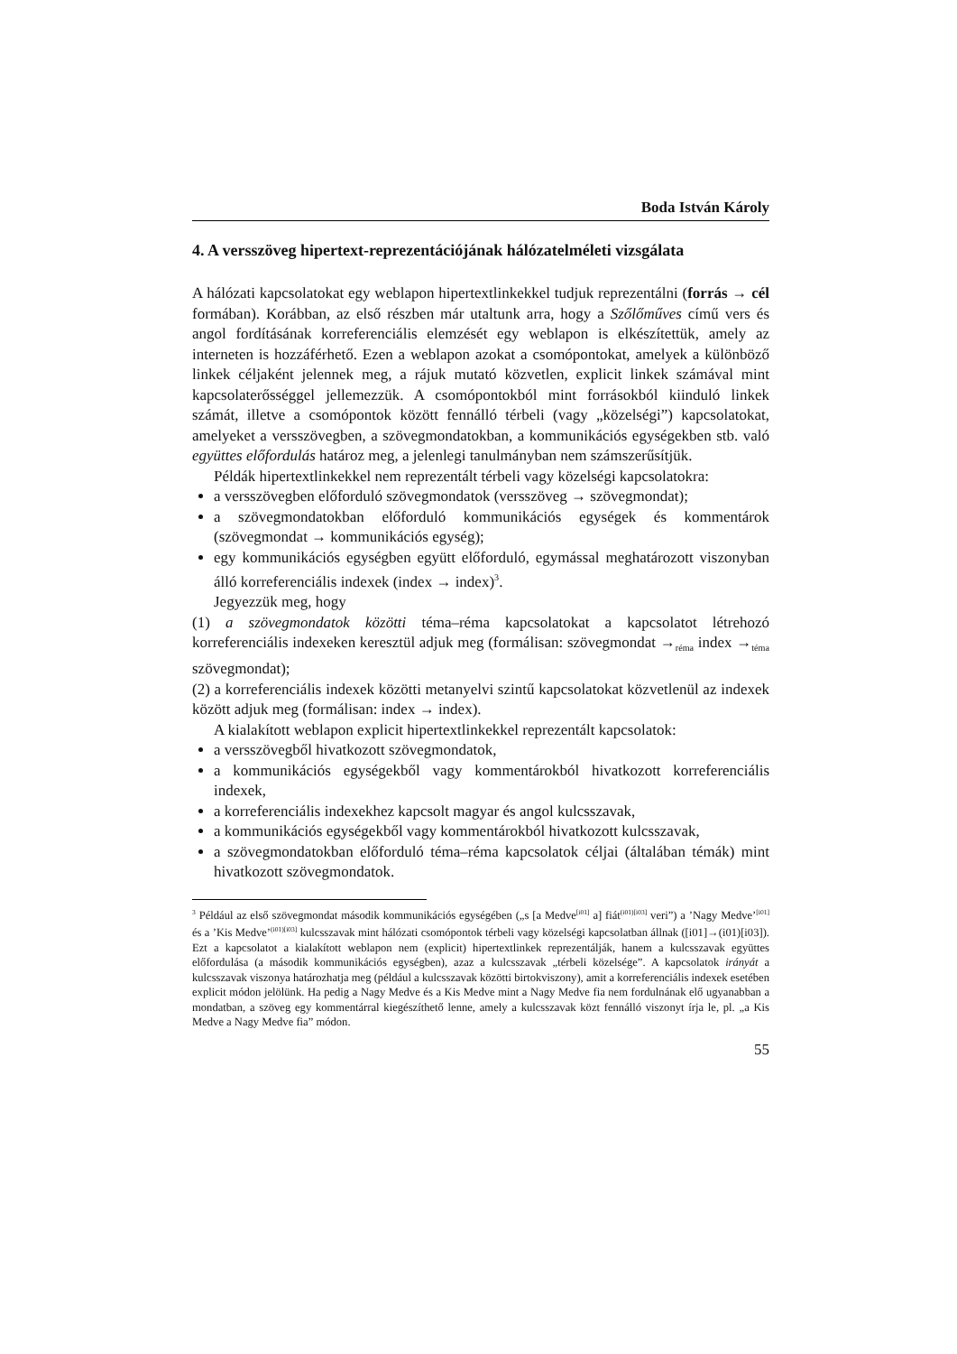Boda István Károly
4. A versszöveg hipertext-reprezentációjának hálózatelméleti vizsgálata
A hálózati kapcsolatokat egy weblapon hipertextlinkekkel tudjuk reprezentálni (forrás → cél formában). Korábban, az első részben már utaltunk arra, hogy a Szőlőműves című vers és angol fordításának korreferenciális elemzését egy weblapon is elkészítettük, amely az interneten is hozzáférhető. Ezen a weblapon azokat a csomópontokat, amelyek a különböző linkek céljaként jelennek meg, a rájuk mutató közvetlen, explicit linkek számával mint kapcsolaterősséggel jellemezzük. A csomópontokból mint forrásokból kiinduló linkek számát, illetve a csomópontok között fennálló térbeli (vagy „közelségi”) kapcsolatokat, amelyeket a versszövegben, a szövegmondatokban, a kommunikációs egységekben stb. való együttes előfordulás határoz meg, a jelenlegi tanulmányban nem számszerűsítjük.
Példák hipertextlinkekkel nem reprezentált térbeli vagy közelségi kapcsolatokra:
a versszövegben előforduló szövegmondatok (versszöveg → szövegmondat);
a szövegmondatokban előforduló kommunikációs egységek és kommentárok (szövegmondat → kommunikációs egység);
egy kommunikációs egységben együtt előforduló, egymással meghatározott viszonyban álló korreferenciális indexek (index → index)<sup>3</sup>.
Jegyezzük meg, hogy
(1) a szövegmondatok közötti téma–réma kapcsolatokat a kapcsolatot létrehozó korreferenciális indexeken keresztül adjuk meg (formálisan: szövegmondat →<sub>réma</sub> index →<sub>téma</sub> szövegmondat);
(2) a korreferenciális indexek közötti metanyelvi szintű kapcsolatokat közvetlenül az indexek között adjuk meg (formálisan: index → index).
A kialakított weblapon explicit hipertextlinkekkel reprezentált kapcsolatok:
a versszövegből hivatkozott szövegmondatok,
a kommunikációs egységekből vagy kommentárokból hivatkozott korreferenciális indexek,
a korreferenciális indexekhez kapcsolt magyar és angol kulcsszavak,
a kommunikációs egységekből vagy kommentárokból hivatkozott kulcsszavak,
a szövegmondatokban előforduló téma–réma kapcsolatok céljai (általában témák) mint hivatkozott szövegmondatok.
<sup>3</sup> Például az első szövegmondat második kommunikációs egységében („s [a Medve<sup>[i01]</sup> a] fiát<sup>(i01)[i03]</sup> veri”) a ’Nagy Medve’<sup>[i01]</sup> és a ’Kis Medve’<sup>(i01)[i03]</sup> kulcsszavak mint hálózati csomópontok térbeli vagy közelségi kapcsolatban állnak ([i01]→(i01)[i03]). Ezt a kapcsolatot a kialakított weblapon nem (explicit) hipertextlinkek reprezentálják, hanem a kulcsszavak együttes előfordulása (a második kommunikációs egységben), azaz a kulcsszavak „térbeli közelsége”. A kapcsolatok irányát a kulcsszavak viszonya határozhatja meg (például a kulcsszavak közötti birtokviszony), amit a korreferenciális indexek esetében explicit módon jelölünk. Ha pedig a Nagy Medve és a Kis Medve mint a Nagy Medve fia nem fordulnának elő ugyanabban a mondatban, a szöveg egy kommentárral kiegészíthető lenne, amely a kulcsszavak közt fennálló viszonyt írja le, pl. „a Kis Medve a Nagy Medve fia” módon.
55